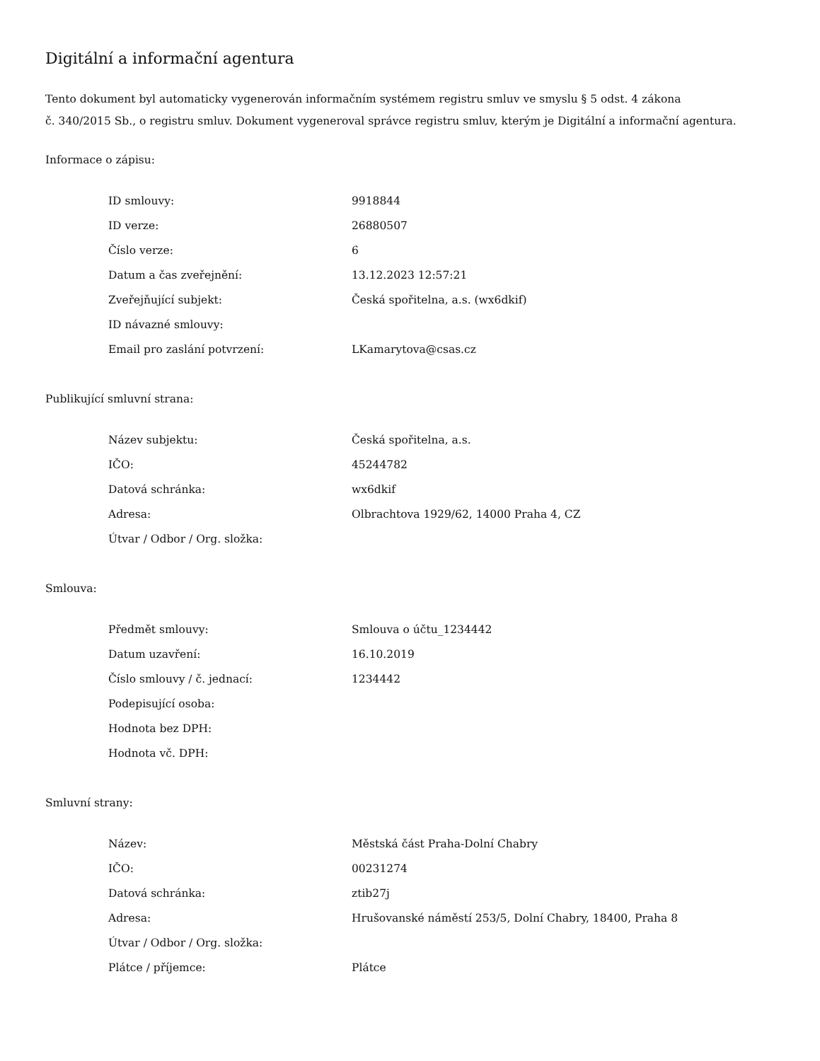Digitální a informační agentura
Tento dokument byl automaticky vygenerován informačním systémem registru smluv ve smyslu § 5 odst. 4 zákona
č. 340/2015 Sb., o registru smluv. Dokument vygeneroval správce registru smluv, kterým je Digitální a informační agentura.
Informace o zápisu:
| ID smlouvy: | 9918844 |
| ID verze: | 26880507 |
| Číslo verze: | 6 |
| Datum a čas zveřejnění: | 13.12.2023 12:57:21 |
| Zveřejňující subjekt: | Česká spořitelna, a.s. (wx6dkif) |
| ID návazné smlouvy: | |
| Email pro zaslání potvrzení: | LKamarytova@csas.cz |
Publikující smluvní strana:
| Název subjektu: | Česká spořitelna, a.s. |
| IČO: | 45244782 |
| Datová schránka: | wx6dkif |
| Adresa: | Olbrachtova 1929/62, 14000 Praha 4, CZ |
| Útvar / Odbor / Org. složka: | |
Smlouva:
| Předmět smlouvy: | Smlouva o účtu_1234442 |
| Datum uzavření: | 16.10.2019 |
| Číslo smlouvy / č. jednací: | 1234442 |
| Podepisující osoba: | |
| Hodnota bez DPH: | |
| Hodnota vč. DPH: | |
Smluvní strany:
| Název: | Městská část Praha-Dolní Chabry |
| IČO: | 00231274 |
| Datová schránka: | ztib27j |
| Adresa: | Hrušovanské náměstí 253/5, Dolní Chabry, 18400, Praha 8 |
| Útvar / Odbor / Org. složka: | |
| Plátce / příjemce: | Plátce |